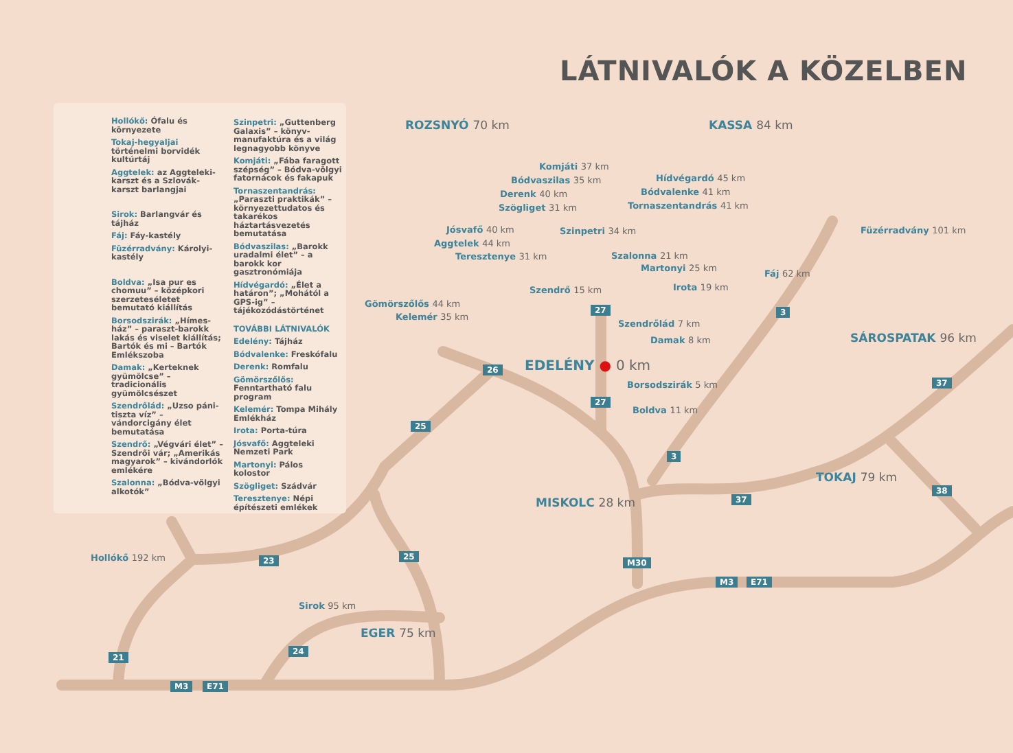LÁTNIVALÓK A KÖZELBEN
Hollókő: Ófalu és környezete
Tokaj-hegyaljai történelmi borvidék kultúrtáj
Aggtelek: az Aggteleki-karszt és a Szlovák-karszt barlangjai
Sirok: Barlangvár és tájház
Fáj: Fáy-kastély
Füzérradvány: Károlyi-kastély
Boldva: „Isa pur es chomuu” – középkori szerzeteséletet bemutató kiállítás
Borsodszirák: „Hímes-ház” – paraszt-barokk lakás és viselet kiállítás; Bartók és mi – Bartók Emlékszoba
Damak: „Kerteknek gyümölcse” – tradicionális gyümölcsészet
Szendrőlád: „Uzso páni-tiszta víz” – vándorcigány élet bemutatása
Szendrő: „Végvári élet” – Szendrői vár; „Amerikás magyarok” – kivándorlók emlékére
Szalonna: „Bódva-völgyi alkotók”
Szinpetri: „Guttenberg Galaxis” – könyv-manufaktúra és a világ legnagyobb könyve
Komjáti: „Fába faragott szépség” – Bódva-völgyi fatornácok és fakapuk
Tornaszentandrás: „Paraszti praktikák” – környezettudatos és takarékos háztartásvezetés bemutatása
Bódvaszilas: „Barokk uradalmi élet” – a barokk kor gasztronómiája
Hídvégardó: „Élet a határon”; „Mohától a GPS-ig” – tájékozódástörténet
TOVÁBBI LÁTNIVALÓK
Edelény: Tájház
Bódvalenke: Freskófalu
Derenk: Romfalu
Gömörszőlős: Fenntartható falu program
Kelemér: Tompa Mihály Emlékház
Irota: Porta-túra
Jósvafő: Aggteleki Nemzeti Park
Martonyi: Pálos kolostor
Szögliget: Szádvár
Teresztenye: Népi építészeti emlékek
ROZSNYÓ 70 km KASSA 84 km
Komjáti 37 km
Hídvégardó 45 km
Bódvaszilas 35 km
Bódvalenke 41 km
Derenk 40 km
Tornaszentandrás 41 km
Szögliget 31 km
Füzérradvány 101 km
Jósvafő 40 km Szinpetri 34 km
Aggtelek 44 km
Teresztenye 31 km Szalonna 21 km
Martonyi 25 km
Fáj 62 km
Irota 19 km
Szendrő 15 km
Gömörszőlős 44 km
Kelemér 35 km
Szendrőlád 7 km
Damak 8 km SÁROSPATAK 96 km
EDELÉNY ● 0 km
Borsodszirák 5 km
Boldva 11 km
TOKAJ 79 km
MISKOLC 28 km
Hollókő 192 km
Sirok 95 km
EGER 75 km
27 3
26
37
27
25
3
37
38
23 25
M30
M3 E71
24
21
M3 E71